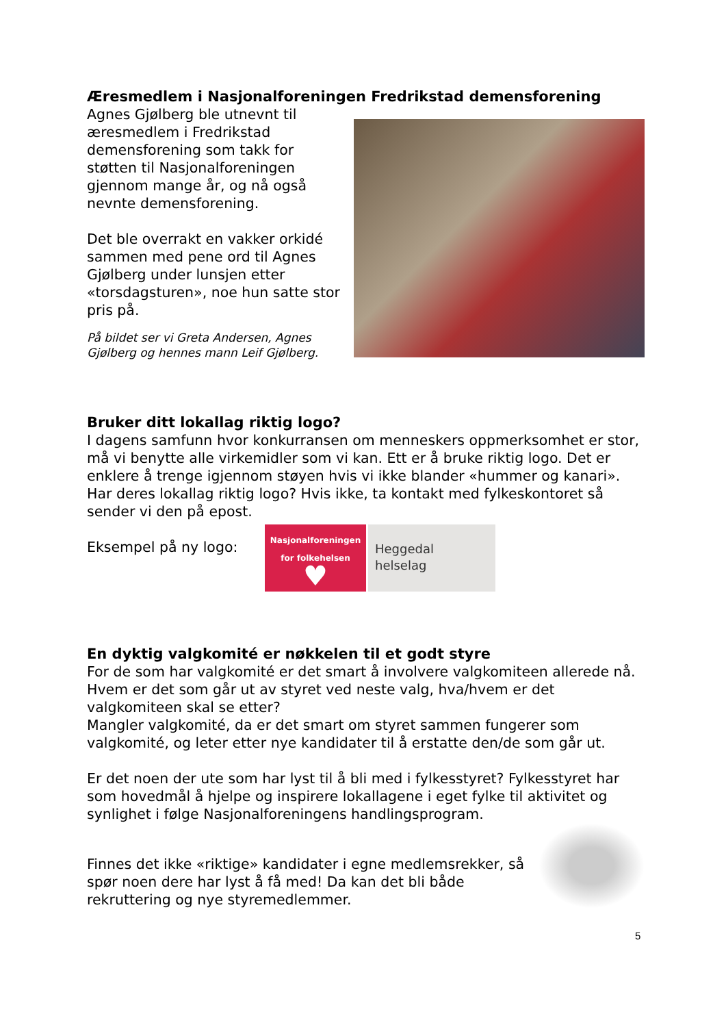Æresmedlem i Nasjonalforeningen Fredrikstad demensforening
Agnes Gjølberg ble utnevnt til æresmedlem i Fredrikstad demensforening som takk for støtten til Nasjonalforeningen gjennom mange år, og nå også nevnte demensforening.
Det ble overrakt en vakker orkidé sammen med pene ord til Agnes Gjølberg under lunsjen etter «torsdagsturen», noe hun satte stor pris på.
På bildet ser vi Greta Andersen, Agnes Gjølberg og hennes mann Leif Gjølberg.
Bruker ditt lokallag riktig logo?
I dagens samfunn hvor konkurransen om menneskers oppmerksomhet er stor, må vi benytte alle virkemidler som vi kan. Ett er å bruke riktig logo. Det er enklere å trenge igjennom støyen hvis vi ikke blander «hummer og kanari».
Har deres lokallag riktig logo? Hvis ikke, ta kontakt med fylkeskontoret så sender vi den på epost.
Eksempel på ny logo:
Nasjonalforeningen
for folkehelsen
♥
Heggedal
helselag
En dyktig valgkomité er nøkkelen til et godt styre
For de som har valgkomité er det smart å involvere valgkomiteen allerede nå. Hvem er det som går ut av styret ved neste valg, hva/hvem er det valgkomiteen skal se etter?
Mangler valgkomité, da er det smart om styret sammen fungerer som valgkomité, og leter etter nye kandidater til å erstatte den/de som går ut.
Er det noen der ute som har lyst til å bli med i fylkesstyret? Fylkesstyret har som hovedmål å hjelpe og inspirere lokallagene i eget fylke til aktivitet og synlighet i følge Nasjonalforeningens handlingsprogram.
Finnes det ikke «riktige» kandidater i egne medlemsrekker, så spør noen dere har lyst å få med! Da kan det bli både rekruttering og nye styremedlemmer.
5